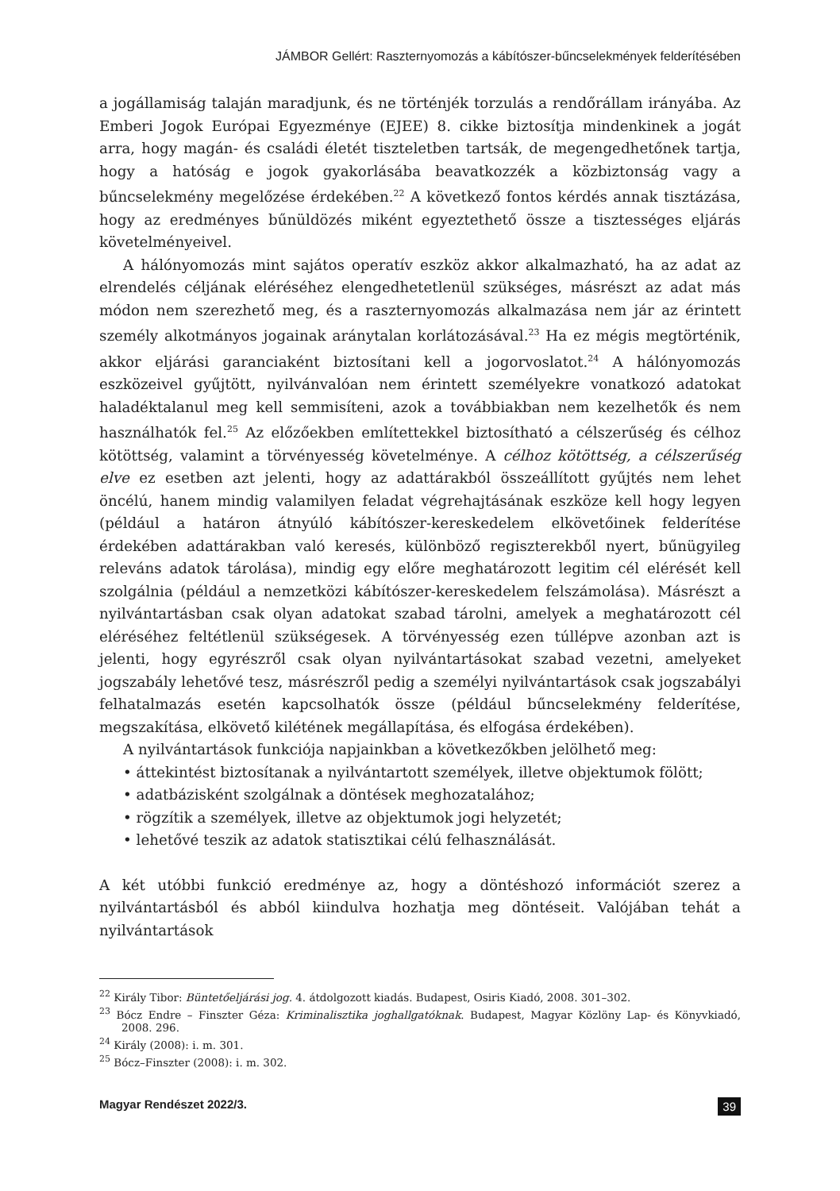JÁMBOR Gellért: Raszternyomozás a kábítószer-bűncselekmények felderítésében
a jogállamiság talaján maradjunk, és ne történjék torzulás a rendőrállam irányába. Az Emberi Jogok Európai Egyezménye (EJEE) 8. cikke biztosítja mindenkinek a jogát arra, hogy magán- és családi életét tiszteletben tartsák, de megengedhetőnek tartja, hogy a hatóság e jogok gyakorlásába beavatkozzék a közbiztonság vagy a bűncselekmény megelőzése érdekében.<sup>22</sup> A következő fontos kérdés annak tisztázása, hogy az eredményes bűnüldözés miként egyeztethető össze a tisztességes eljárás követelményeivel.
A hálónyomozás mint sajátos operatív eszköz akkor alkalmazható, ha az adat az elrendelés céljának eléréséhez elengedhetetlenül szükséges, másrészt az adat más módon nem szerezhető meg, és a raszternyomozás alkalmazása nem jár az érintett személy alkotmányos jogainak aránytalan korlátozásával.<sup>23</sup> Ha ez mégis megtörténik, akkor eljárási garanciaként biztosítani kell a jogorvoslatot.<sup>24</sup> A hálónyomozás eszközeivel gyűjtött, nyilvánvalóan nem érintett személyekre vonatkozó adatokat haladéktalanul meg kell semmisíteni, azok a továbbiakban nem kezelhetők és nem használhatók fel.<sup>25</sup> Az előzőekben említettekkel biztosítható a célszerűség és célhoz kötöttség, valamint a törvényesség követelménye. A célhoz kötöttség, a célszerűség elve ez esetben azt jelenti, hogy az adattárakból összeállított gyűjtés nem lehet öncélú, hanem mindig valamilyen feladat végrehajtásának eszköze kell hogy legyen (például a határon átnyúló kábítószer-kereskedelem elkövetőinek felderítése érdekében adattárakban való keresés, különböző regiszterekből nyert, bűnügyileg releváns adatok tárolása), mindig egy előre meghatározott legitim cél elérését kell szolgálnia (például a nemzetközi kábítószer-kereskedelem felszámolása). Másrészt a nyilvántartásban csak olyan adatokat szabad tárolni, amelyek a meghatározott cél eléréséhez feltétlenül szükségesek. A törvényesség ezen túllépve azonban azt is jelenti, hogy egyrészről csak olyan nyilvántartásokat szabad vezetni, amelyeket jogszabály lehetővé tesz, másrészről pedig a személyi nyilvántartások csak jogszabályi felhatalmazás esetén kapcsolhatók össze (például bűncselekmény felderítése, megszakítása, elkövető kilétének megállapítása, és elfogása érdekében).
A nyilvántartások funkciója napjainkban a következőkben jelölhető meg:
• áttekintést biztosítanak a nyilvántartott személyek, illetve objektumok fölött;
• adatbázisként szolgálnak a döntések meghozatalához;
• rögzítik a személyek, illetve az objektumok jogi helyzetét;
• lehetővé teszik az adatok statisztikai célú felhasználását.
A két utóbbi funkció eredménye az, hogy a döntéshozó információt szerez a nyilvántartásból és abból kiindulva hozhatja meg döntéseit. Valójában tehát a nyilvántartások
<sup>22</sup> Király Tibor: Büntetőeljárási jog. 4. átdolgozott kiadás. Budapest, Osiris Kiadó, 2008. 301–302.
<sup>23</sup> Bócz Endre – Finszter Géza: Kriminalisztika joghallgatóknak. Budapest, Magyar Közlöny Lap- és Könyvkiadó, 2008. 296.
<sup>24</sup> Király (2008): i. m. 301.
<sup>25</sup> Bócz–Finszter (2008): i. m. 302.
Magyar Rendészet 2022/3. 39